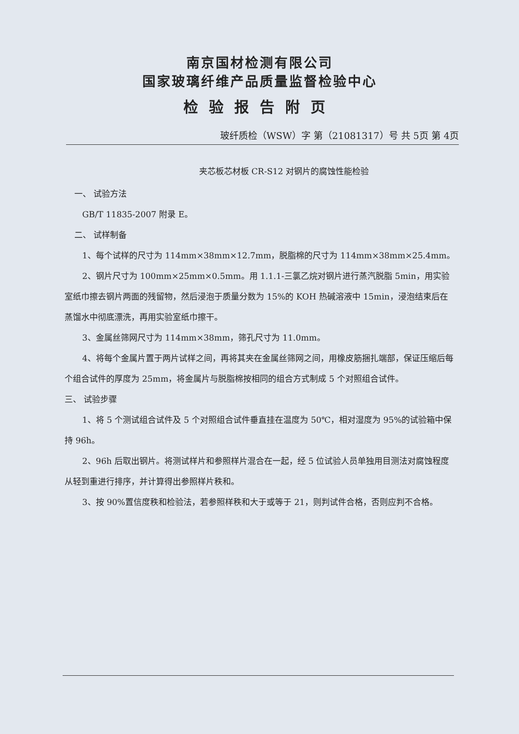南京国材检测有限公司
国家玻璃纤维产品质量监督检验中心
检验报告附页
玻纤质检（WSW）字 第（21081317）号 共 5页 第 4页
夹芯板芯材板 CR-S12 对钢片的腐蚀性能检验
一、 试验方法
GB/T 11835-2007 附录 E。
二、 试样制备
1、每个试样的尺寸为 114mm×38mm×12.7mm，脱脂棉的尺寸为 114mm×38mm×25.4mm。
2、钢片尺寸为 100mm×25mm×0.5mm。用 1.1.1-三氯乙烷对钢片进行蒸汽脱脂 5min，用实验室纸巾擦去钢片两面的残留物，然后浸泡于质量分数为 15%的 KOH 热碱溶液中 15min，浸泡结束后在蒸馏水中彻底漂洗，再用实验室纸巾擦干。
3、金属丝筛网尺寸为 114mm×38mm，筛孔尺寸为 11.0mm。
4、将每个金属片置于两片试样之间，再将其夹在金属丝筛网之间，用橡皮筋捆扎端部，保证压缩后每个组合试件的厚度为 25mm，将金属片与脱脂棉按相同的组合方式制成 5 个对照组合试件。
三、 试验步骤
1、将 5 个测试组合试件及 5 个对照组合试件垂直挂在温度为 50℃，相对湿度为 95%的试验箱中保持 96h。
2、96h 后取出钢片。将测试样片和参照样片混合在一起，经 5 位试验人员单独用目测法对腐蚀程度从轻到重进行排序，并计算得出参照样片秩和。
3、按 90%置信度秩和检验法，若参照样秩和大于或等于 21，则判试件合格，否则应判不合格。